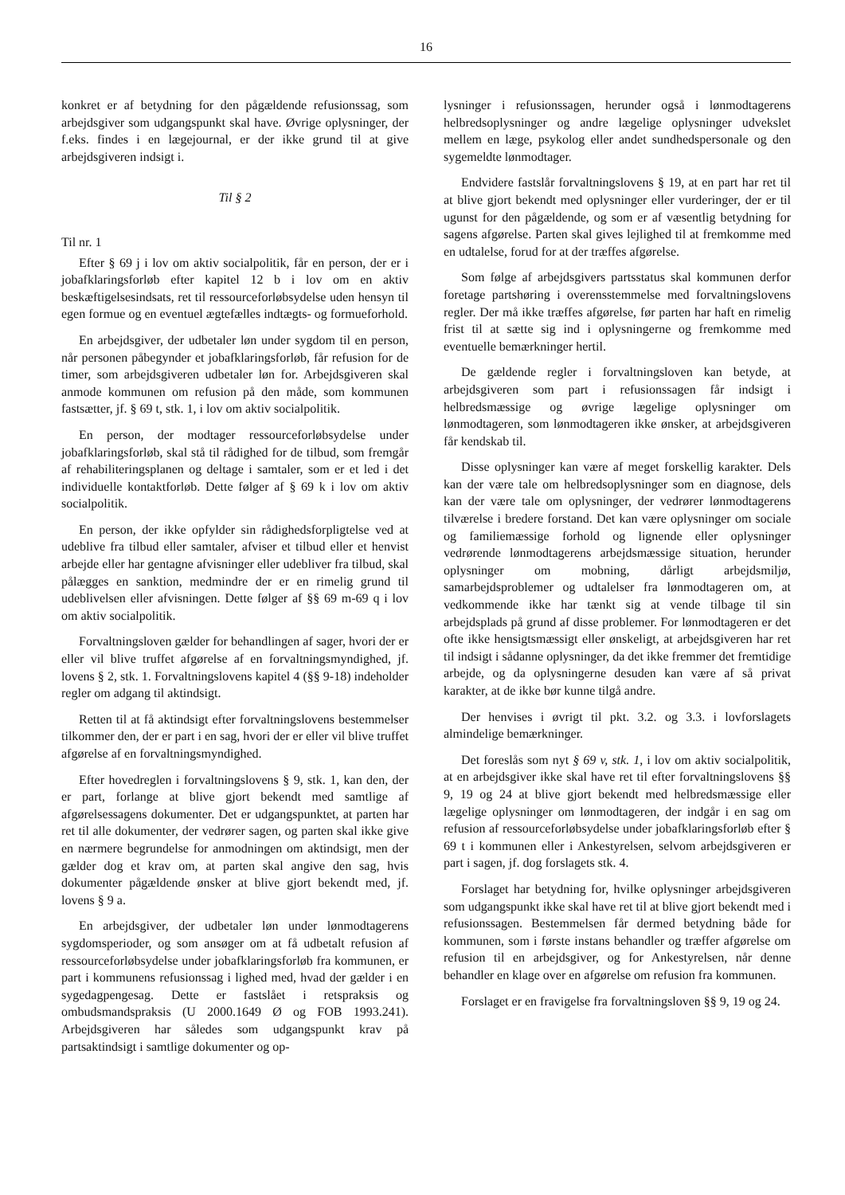16
konkret er af betydning for den pågældende refusionssag, som arbejdsgiver som udgangspunkt skal have. Øvrige oplysninger, der f.eks. findes i en lægejournal, er der ikke grund til at give arbejdsgiveren indsigt i.
Til § 2
Til nr. 1
Efter § 69 j i lov om aktiv socialpolitik, får en person, der er i jobafklaringsforløb efter kapitel 12 b i lov om en aktiv beskæftigelsesindsats, ret til ressourceforløbsydelse uden hensyn til egen formue og en eventuel ægtefælles indtægts- og formueforhold.
En arbejdsgiver, der udbetaler løn under sygdom til en person, når personen påbegynder et jobafklaringsforløb, får refusion for de timer, som arbejdsgiveren udbetaler løn for. Arbejdsgiveren skal anmode kommunen om refusion på den måde, som kommunen fastsætter, jf. § 69 t, stk. 1, i lov om aktiv socialpolitik.
En person, der modtager ressourceforløbsydelse under jobafklaringsforløb, skal stå til rådighed for de tilbud, som fremgår af rehabiliteringsplanen og deltage i samtaler, som er et led i det individuelle kontaktforløb. Dette følger af § 69 k i lov om aktiv socialpolitik.
En person, der ikke opfylder sin rådighedsforpligtelse ved at udeblive fra tilbud eller samtaler, afviser et tilbud eller et henvist arbejde eller har gentagne afvisninger eller udebliver fra tilbud, skal pålægges en sanktion, medmindre der er en rimelig grund til udeblivelsen eller afvisningen. Dette følger af §§ 69 m-69 q i lov om aktiv socialpolitik.
Forvaltningsloven gælder for behandlingen af sager, hvori der er eller vil blive truffet afgørelse af en forvaltningsmyndighed, jf. lovens § 2, stk. 1. Forvaltningslovens kapitel 4 (§§ 9-18) indeholder regler om adgang til aktindsigt.
Retten til at få aktindsigt efter forvaltningslovens bestemmelser tilkommer den, der er part i en sag, hvori der er eller vil blive truffet afgørelse af en forvaltningsmyndighed.
Efter hovedreglen i forvaltningslovens § 9, stk. 1, kan den, der er part, forlange at blive gjort bekendt med samtlige af afgørelsessagens dokumenter. Det er udgangspunktet, at parten har ret til alle dokumenter, der vedrører sagen, og parten skal ikke give en nærmere begrundelse for anmodningen om aktindsigt, men der gælder dog et krav om, at parten skal angive den sag, hvis dokumenter pågældende ønsker at blive gjort bekendt med, jf. lovens § 9 a.
En arbejdsgiver, der udbetaler løn under lønmodtagerens sygdomsperioder, og som ansøger om at få udbetalt refusion af ressourceforløbsydelse under jobafklaringsforløb fra kommunen, er part i kommunens refusionssag i lighed med, hvad der gælder i en sygedagpengesag. Dette er fastslået i retspraksis og ombudsmandspraksis (U 2000.1649 Ø og FOB 1993.241). Arbejdsgiveren har således som udgangspunkt krav på partsaktindsigt i samtlige dokumenter og op-
lysninger i refusionssagen, herunder også i lønmodtagerens helbredsoplysninger og andre lægelige oplysninger udvekslet mellem en læge, psykolog eller andet sundhedspersonale og den sygemeldte lønmodtager.
Endvidere fastslår forvaltningslovens § 19, at en part har ret til at blive gjort bekendt med oplysninger eller vurderinger, der er til ugunst for den pågældende, og som er af væsentlig betydning for sagens afgørelse. Parten skal gives lejlighed til at fremkomme med en udtalelse, forud for at der træffes afgørelse.
Som følge af arbejdsgivers partsstatus skal kommunen derfor foretage partshøring i overensstemmelse med forvaltningslovens regler. Der må ikke træffes afgørelse, før parten har haft en rimelig frist til at sætte sig ind i oplysningerne og fremkomme med eventuelle bemærkninger hertil.
De gældende regler i forvaltningsloven kan betyde, at arbejdsgiveren som part i refusionssagen får indsigt i helbredsmæssige og øvrige lægelige oplysninger om lønmodtageren, som lønmodtageren ikke ønsker, at arbejdsgiveren får kendskab til.
Disse oplysninger kan være af meget forskellig karakter. Dels kan der være tale om helbredsoplysninger som en diagnose, dels kan der være tale om oplysninger, der vedrører lønmodtagerens tilværelse i bredere forstand. Det kan være oplysninger om sociale og familiemæssige forhold og lignende eller oplysninger vedrørende lønmodtagerens arbejdsmæssige situation, herunder oplysninger om mobning, dårligt arbejdsmiljø, samarbejdsproblemer og udtalelser fra lønmodtageren om, at vedkommende ikke har tænkt sig at vende tilbage til sin arbejdsplads på grund af disse problemer. For lønmodtageren er det ofte ikke hensigtsmæssigt eller ønskeligt, at arbejdsgiveren har ret til indsigt i sådanne oplysninger, da det ikke fremmer det fremtidige arbejde, og da oplysningerne desuden kan være af så privat karakter, at de ikke bør kunne tilgå andre.
Der henvises i øvrigt til pkt. 3.2. og 3.3. i lovforslagets almindelige bemærkninger.
Det foreslås som nyt § 69 v, stk. 1, i lov om aktiv socialpolitik, at en arbejdsgiver ikke skal have ret til efter forvaltningslovens §§ 9, 19 og 24 at blive gjort bekendt med helbredsmæssige eller lægelige oplysninger om lønmodtageren, der indgår i en sag om refusion af ressourceforløbsydelse under jobafklaringsforløb efter § 69 t i kommunen eller i Ankestyrelsen, selvom arbejdsgiveren er part i sagen, jf. dog forslagets stk. 4.
Forslaget har betydning for, hvilke oplysninger arbejdsgiveren som udgangspunkt ikke skal have ret til at blive gjort bekendt med i refusionssagen. Bestemmelsen får dermed betydning både for kommunen, som i første instans behandler og træffer afgørelse om refusion til en arbejdsgiver, og for Ankestyrelsen, når denne behandler en klage over en afgørelse om refusion fra kommunen.
Forslaget er en fravigelse fra forvaltningsloven §§ 9, 19 og 24.